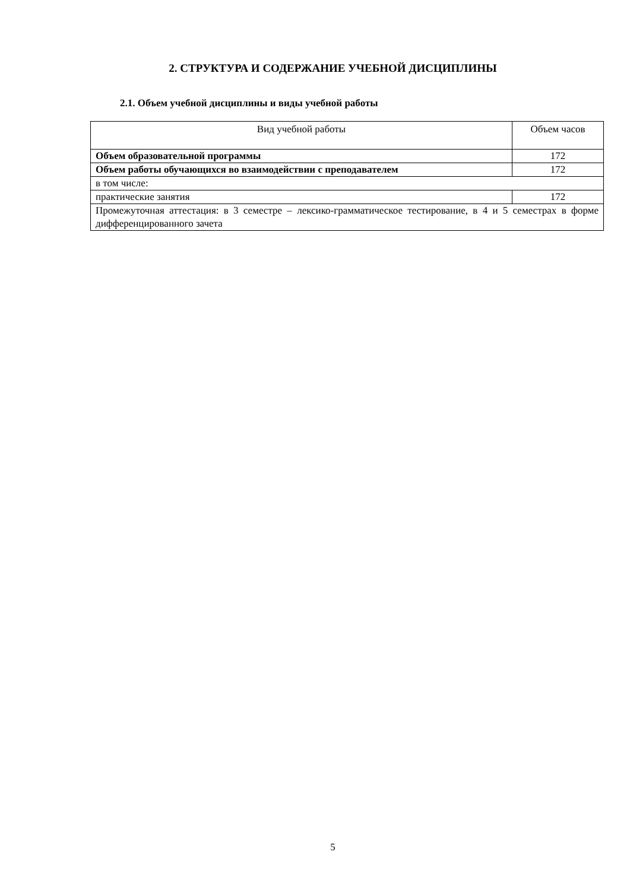2. СТРУКТУРА И СОДЕРЖАНИЕ УЧЕБНОЙ ДИСЦИПЛИНЫ
2.1. Объем учебной дисциплины и виды учебной работы
| Вид учебной работы | Объем часов |
| --- | --- |
| Объем образовательной программы | 172 |
| Объем работы обучающихся во взаимодействии с преподавателем | 172 |
| в том числе: | |
| практические занятия | 172 |
| Промежуточная аттестация: в 3 семестре – лексико-грамматическое тестирование, в 4 и 5 семестрах в форме дифференцированного зачета | |
5